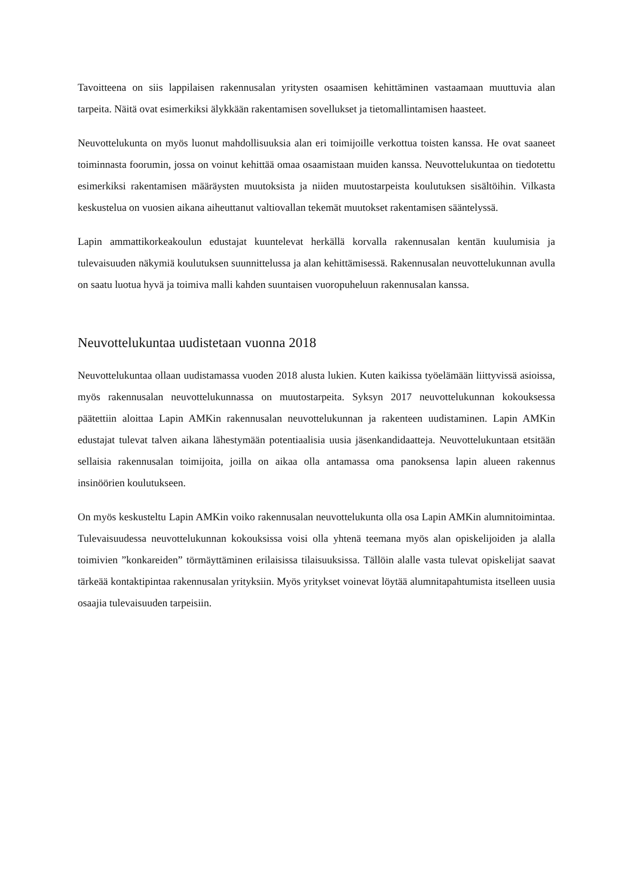Tavoitteena on siis lappilaisen rakennusalan yritysten osaamisen kehittäminen vastaamaan muuttuvia alan tarpeita. Näitä ovat esimerkiksi älykkään rakentamisen sovellukset ja tietomallintamisen haasteet.
Neuvottelukunta on myös luonut mahdollisuuksia alan eri toimijoille verkottua toisten kanssa. He ovat saaneet toiminnasta foorumin, jossa on voinut kehittää omaa osaamistaan muiden kanssa. Neuvottelukuntaa on tiedotettu esimerkiksi rakentamisen määräysten muutoksista ja niiden muutostarpeista koulutuksen sisältöihin. Vilkasta keskustelua on vuosien aikana aiheuttanut valtiovallan tekemät muutokset rakentamisen sääntelyssä.
Lapin ammattikorkeakoulun edustajat kuuntelevat herkällä korvalla rakennusalan kentän kuulumisia ja tulevaisuuden näkymiä koulutuksen suunnittelussa ja alan kehittämisessä. Rakennusalan neuvottelukunnan avulla on saatu luotua hyvä ja toimiva malli kahden suuntaisen vuoropuheluun rakennusalan kanssa.
Neuvottelukuntaa uudistetaan vuonna 2018
Neuvottelukuntaa ollaan uudistamassa vuoden 2018 alusta lukien. Kuten kaikissa työelämään liittyvissä asioissa, myös rakennusalan neuvottelukunnassa on muutostarpeita. Syksyn 2017 neuvottelukunnan kokouksessa päätettiin aloittaa Lapin AMKin rakennusalan neuvottelukunnan ja rakenteen uudistaminen. Lapin AMKin edustajat tulevat talven aikana lähestymään potentiaalisia uusia jäsenkandidaatteja. Neuvottelukuntaan etsitään sellaisia rakennusalan toimijoita, joilla on aikaa olla antamassa oma panoksensa lapin alueen rakennus insinöörien koulutukseen.
On myös keskusteltu Lapin AMKin voiko rakennusalan neuvottelukunta olla osa Lapin AMKin alumnitoimintaa. Tulevaisuudessa neuvottelukunnan kokouksissa voisi olla yhtenä teemana myös alan opiskelijoiden ja alalla toimivien ”konkareiden” törmäyttäminen erilaisissa tilaisuuksissa. Tällöin alalle vasta tulevat opiskelijat saavat tärkeää kontaktipintaa rakennusalan yrityksiin. Myös yritykset voinevat löytää alumnitapahtumista itselleen uusia osaajia tulevaisuuden tarpeisiin.